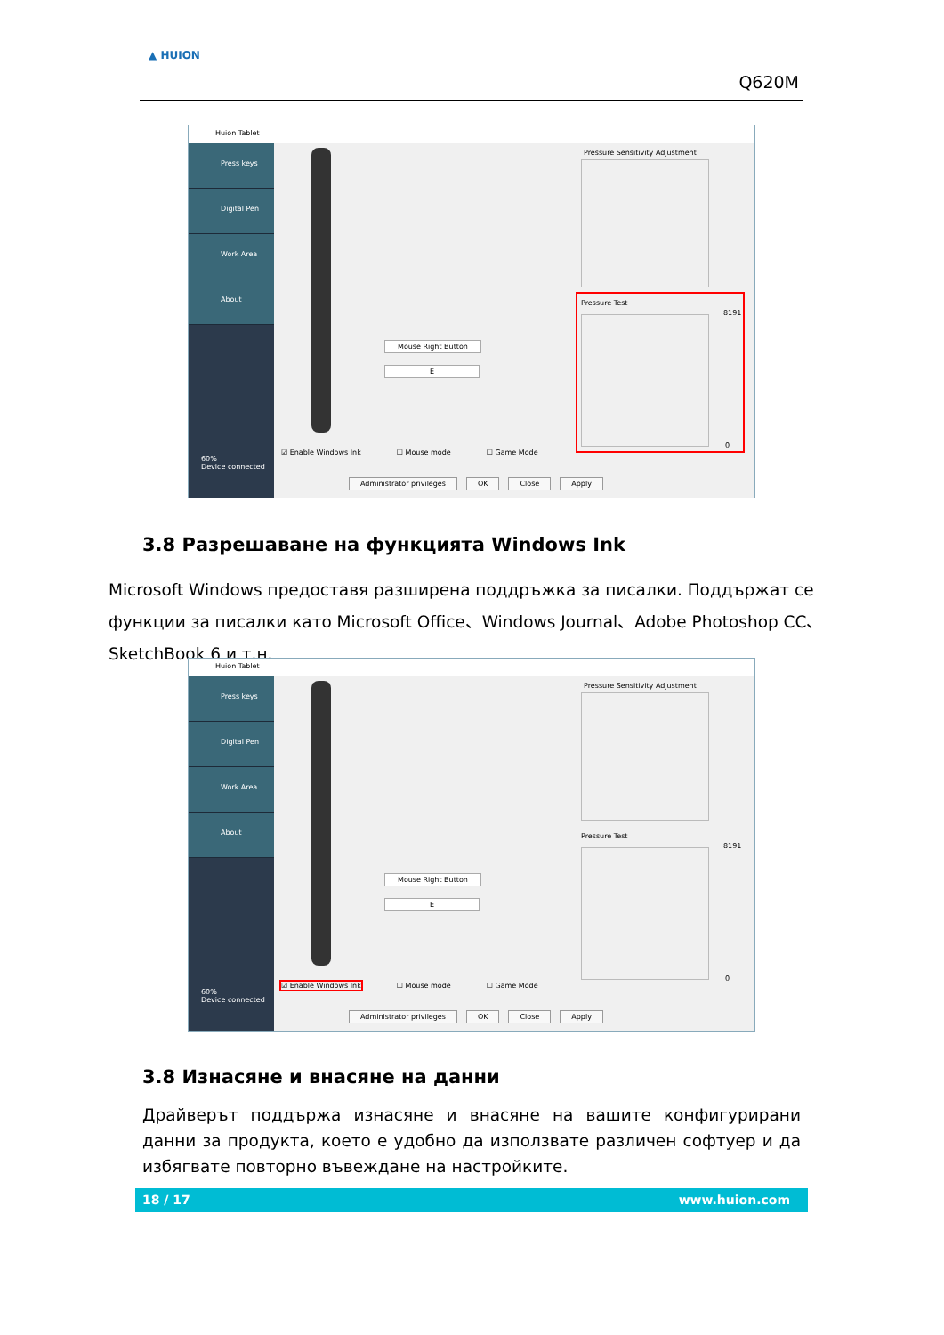▲ HUION
Q620M
Huion Tablet
Press keys
Digital Pen
Work Area
About
60%
Device connected
Mouse Right Button
E
Pressure Sensitivity Adjustment
Pressure Test
8191
0
☑ Enable Windows Ink ☐ Mouse mode ☐ Game Mode
Administrator privileges OK Close Apply
3.8 Разрешаване на функцията Windows Ink
Microsoft Windows предоставя разширена поддръжка за писалки. Поддържат се функции за писалки като Microsoft Office、Windows Journal、Adobe Photoshop CC、SketchBook 6 и т.н.
Huion Tablet
Press keys
Digital Pen
Work Area
About
60%
Device connected
Mouse Right Button
E
Pressure Sensitivity Adjustment
Pressure Test
8191
0
☑ Enable Windows Ink ☐ Mouse mode ☐ Game Mode
Administrator privileges OK Close Apply
3.8 Изнасяне и внасяне на данни
Драйверът поддържа изнасяне и внасяне на вашите конфигурирани данни за продукта, което е удобно да използвате различен софтуер и да избягвате повторно въвеждане на настройките.
18 / 17 www.huion.com